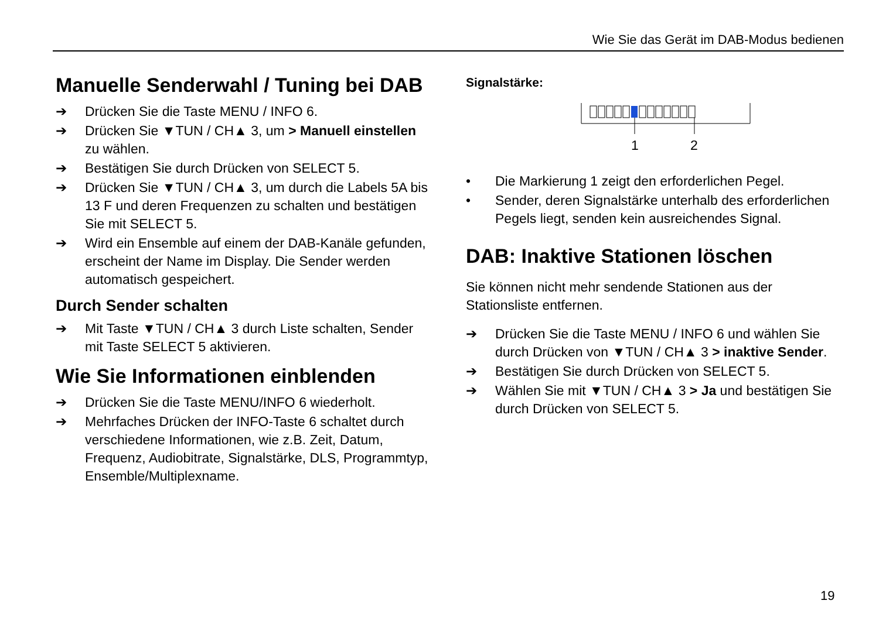Wie Sie das Gerät im DAB-Modus bedienen
Manuelle Senderwahl / Tuning bei DAB
➔ Drücken Sie die Taste MENU / INFO 6.
➔ Drücken Sie ▼TUN / CH▲ 3, um > Manuell einstellen zu wählen.
➔ Bestätigen Sie durch Drücken von SELECT 5.
➔ Drücken Sie ▼TUN / CH▲ 3, um durch die Labels 5A bis 13 F und deren Frequenzen zu schalten und bestätigen Sie mit SELECT 5.
➔ Wird ein Ensemble auf einem der DAB-Kanäle gefunden, erscheint der Name im Display. Die Sender werden automatisch gespeichert.
Durch Sender schalten
➔ Mit Taste ▼TUN / CH▲ 3 durch Liste schalten, Sender mit Taste SELECT 5 aktivieren.
Wie Sie Informationen einblenden
➔ Drücken Sie die Taste MENU/INFO 6 wiederholt.
➔ Mehrfaches Drücken der INFO-Taste 6 schaltet durch verschiedene Informationen, wie z.B. Zeit, Datum, Frequenz, Audiobitrate, Signalstärke, DLS, Programmtyp, Ensemble/Multiplexname.
Signalstärke:
1
2
• Die Markierung 1 zeigt den erforderlichen Pegel.
• Sender, deren Signalstärke unterhalb des erforderlichen Pegels liegt, senden kein ausreichendes Signal.
DAB: Inaktive Stationen löschen
Sie können nicht mehr sendende Stationen aus der Stationsliste entfernen.
➔ Drücken Sie die Taste MENU / INFO 6 und wählen Sie durch Drücken von ▼TUN / CH▲ 3 > inaktive Sender.
➔ Bestätigen Sie durch Drücken von SELECT 5.
➔ Wählen Sie mit ▼TUN / CH▲ 3 > Ja und bestätigen Sie durch Drücken von SELECT 5.
19